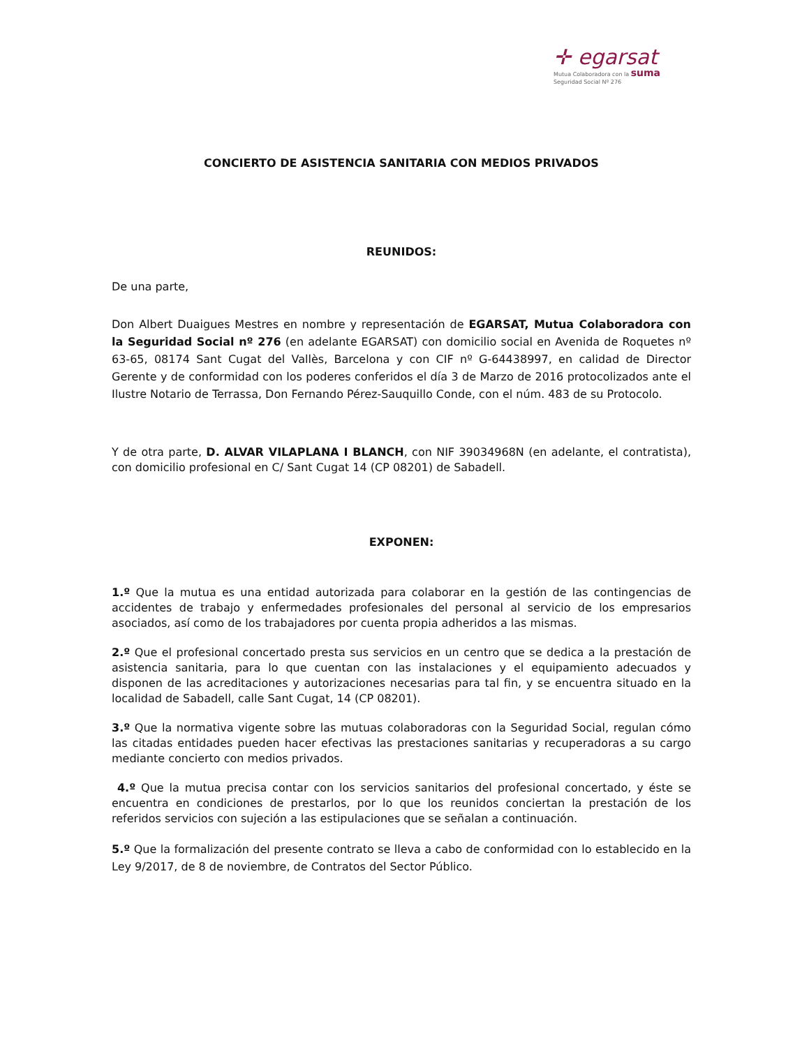✛ egarsat
Mutua Colaboradora con la suma
Seguridad Social Nº 276
CONCIERTO DE ASISTENCIA SANITARIA CON MEDIOS PRIVADOS
REUNIDOS:
De una parte,
Don Albert Duaigues Mestres en nombre y representación de EGARSAT, Mutua Colaboradora con la Seguridad Social nº 276 (en adelante EGARSAT) con domicilio social en Avenida de Roquetes nº 63-65, 08174 Sant Cugat del Vallès, Barcelona y con CIF nº G-64438997, en calidad de Director Gerente y de conformidad con los poderes conferidos el día 3 de Marzo de 2016 protocolizados ante el Ilustre Notario de Terrassa, Don Fernando Pérez-Sauquillo Conde, con el núm. 483 de su Protocolo.
Y de otra parte, D. ALVAR VILAPLANA I BLANCH, con NIF 39034968N (en adelante, el contratista), con domicilio profesional en C/ Sant Cugat 14 (CP 08201) de Sabadell.
EXPONEN:
1.º Que la mutua es una entidad autorizada para colaborar en la gestión de las contingencias de accidentes de trabajo y enfermedades profesionales del personal al servicio de los empresarios asociados, así como de los trabajadores por cuenta propia adheridos a las mismas.
2.º Que el profesional concertado presta sus servicios en un centro que se dedica a la prestación de asistencia sanitaria, para lo que cuentan con las instalaciones y el equipamiento adecuados y disponen de las acreditaciones y autorizaciones necesarias para tal fin, y se encuentra situado en la localidad de Sabadell, calle Sant Cugat, 14 (CP 08201).
3.º Que la normativa vigente sobre las mutuas colaboradoras con la Seguridad Social, regulan cómo las citadas entidades pueden hacer efectivas las prestaciones sanitarias y recuperadoras a su cargo mediante concierto con medios privados.
4.º Que la mutua precisa contar con los servicios sanitarios del profesional concertado, y éste se encuentra en condiciones de prestarlos, por lo que los reunidos conciertan la prestación de los referidos servicios con sujeción a las estipulaciones que se señalan a continuación.
5.º Que la formalización del presente contrato se lleva a cabo de conformidad con lo establecido en la Ley 9/2017, de 8 de noviembre, de Contratos del Sector Público.